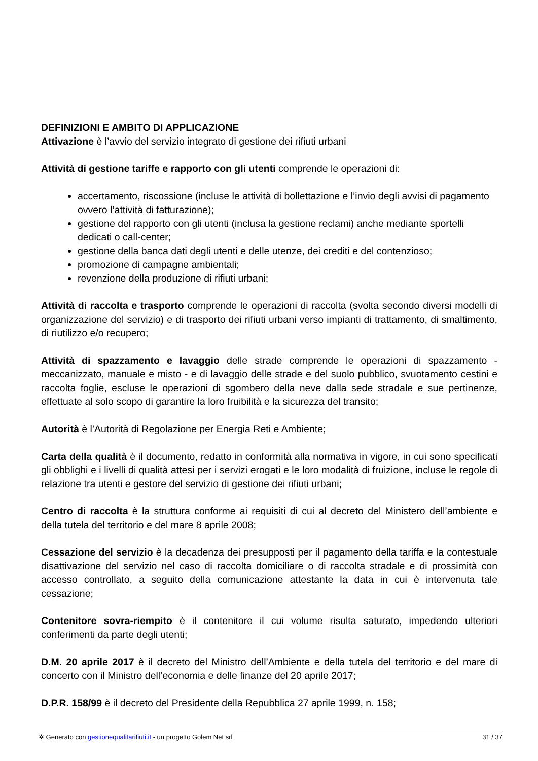DEFINIZIONI E AMBITO DI APPLICAZIONE
Attivazione è l’avvio del servizio integrato di gestione dei rifiuti urbani
Attività di gestione tariffe e rapporto con gli utenti comprende le operazioni di:
accertamento, riscossione (incluse le attività di bollettazione e l’invio degli avvisi di pagamento ovvero l’attività di fatturazione);
gestione del rapporto con gli utenti (inclusa la gestione reclami) anche mediante sportelli dedicati o call-center;
gestione della banca dati degli utenti e delle utenze, dei crediti e del contenzioso;
promozione di campagne ambientali;
revenzione della produzione di rifiuti urbani;
Attività di raccolta e trasporto comprende le operazioni di raccolta (svolta secondo diversi modelli di organizzazione del servizio) e di trasporto dei rifiuti urbani verso impianti di trattamento, di smaltimento, di riutilizzo e/o recupero;
Attività di spazzamento e lavaggio delle strade comprende le operazioni di spazzamento - meccanizzato, manuale e misto - e di lavaggio delle strade e del suolo pubblico, svuotamento cestini e raccolta foglie, escluse le operazioni di sgombero della neve dalla sede stradale e sue pertinenze, effettuate al solo scopo di garantire la loro fruibilità e la sicurezza del transito;
Autorità è l’Autorità di Regolazione per Energia Reti e Ambiente;
Carta della qualità è il documento, redatto in conformità alla normativa in vigore, in cui sono specificati gli obblighi e i livelli di qualità attesi per i servizi erogati e le loro modalità di fruizione, incluse le regole di relazione tra utenti e gestore del servizio di gestione dei rifiuti urbani;
Centro di raccolta è la struttura conforme ai requisiti di cui al decreto del Ministero dell’ambiente e della tutela del territorio e del mare 8 aprile 2008;
Cessazione del servizio è la decadenza dei presupposti per il pagamento della tariffa e la contestuale disattivazione del servizio nel caso di raccolta domiciliare o di raccolta stradale e di prossimità con accesso controllato, a seguito della comunicazione attestante la data in cui è intervenuta tale cessazione;
Contenitore sovra-riempito è il contenitore il cui volume risulta saturato, impedendo ulteriori conferimenti da parte degli utenti;
D.M. 20 aprile 2017 è il decreto del Ministro dell’Ambiente e della tutela del territorio e del mare di concerto con il Ministro dell’economia e delle finanze del 20 aprile 2017;
D.P.R. 158/99 è il decreto del Presidente della Repubblica 27 aprile 1999, n. 158;
✲ Generato con gestionequalitarifiuti.it - un progetto Golem Net srl 31 / 37